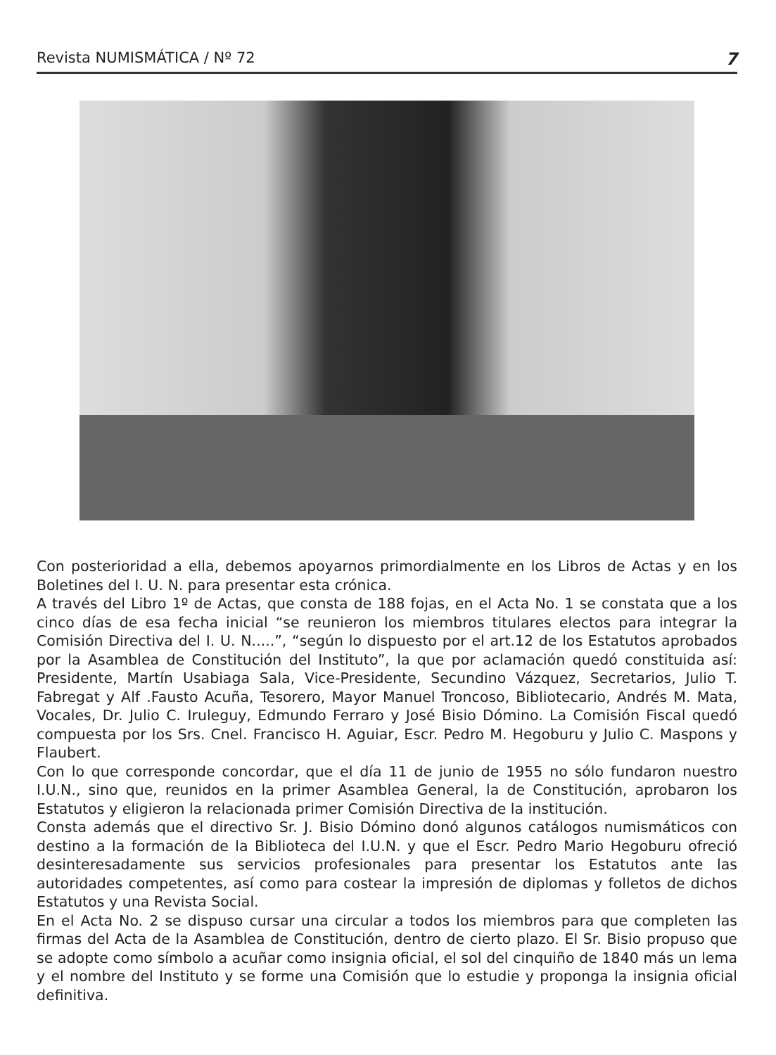Revista NUMISMÁTICA / Nº 72 7
Con posterioridad a ella, debemos apoyarnos primordialmente en los Libros de Actas y en los Boletines del I. U. N. para presentar esta crónica.
A través del Libro 1º de Actas, que consta de 188 fojas, en el Acta No. 1 se constata que a los cinco días de esa fecha inicial “se reunieron los miembros titulares electos para integrar la Comisión Directiva del I. U. N.....”, “según lo dispuesto por el art.12 de los Estatutos aprobados por la Asamblea de Constitución del Instituto”, la que por aclamación quedó constituida así: Presidente, Martín Usabiaga Sala, Vice-Presidente, Secundino Vázquez, Secretarios, Julio T. Fabregat y Alf .Fausto Acuña, Tesorero, Mayor Manuel Troncoso, Bibliotecario, Andrés M. Mata, Vocales, Dr. Julio C. Iruleguy, Edmundo Ferraro y José Bisio Dómino. La Comisión Fiscal quedó compuesta por los Srs. Cnel. Francisco H. Aguiar, Escr. Pedro M. Hegoburu y Julio C. Maspons y Flaubert.
Con lo que corresponde concordar, que el día 11 de junio de 1955 no sólo fundaron nuestro I.U.N., sino que, reunidos en la primer Asamblea General, la de Constitución, aprobaron los Estatutos y eligieron la relacionada primer Comisión Directiva de la institución.
Consta además que el directivo Sr. J. Bisio Dómino donó algunos catálogos numismáticos con destino a la formación de la Biblioteca del I.U.N. y que el Escr. Pedro Mario Hegoburu ofreció desinteresadamente sus servicios profesionales para presentar los Estatutos ante las autoridades competentes, así como para costear la impresión de diplomas y folletos de dichos Estatutos y una Revista Social.
En el Acta No. 2 se dispuso cursar una circular a todos los miembros para que completen las firmas del Acta de la Asamblea de Constitución, dentro de cierto plazo. El Sr. Bisio propuso que se adopte como símbolo a acuñar como insignia oficial, el sol del cinquiño de 1840 más un lema y el nombre del Instituto y se forme una Comisión que lo estudie y proponga la insignia oficial definitiva.